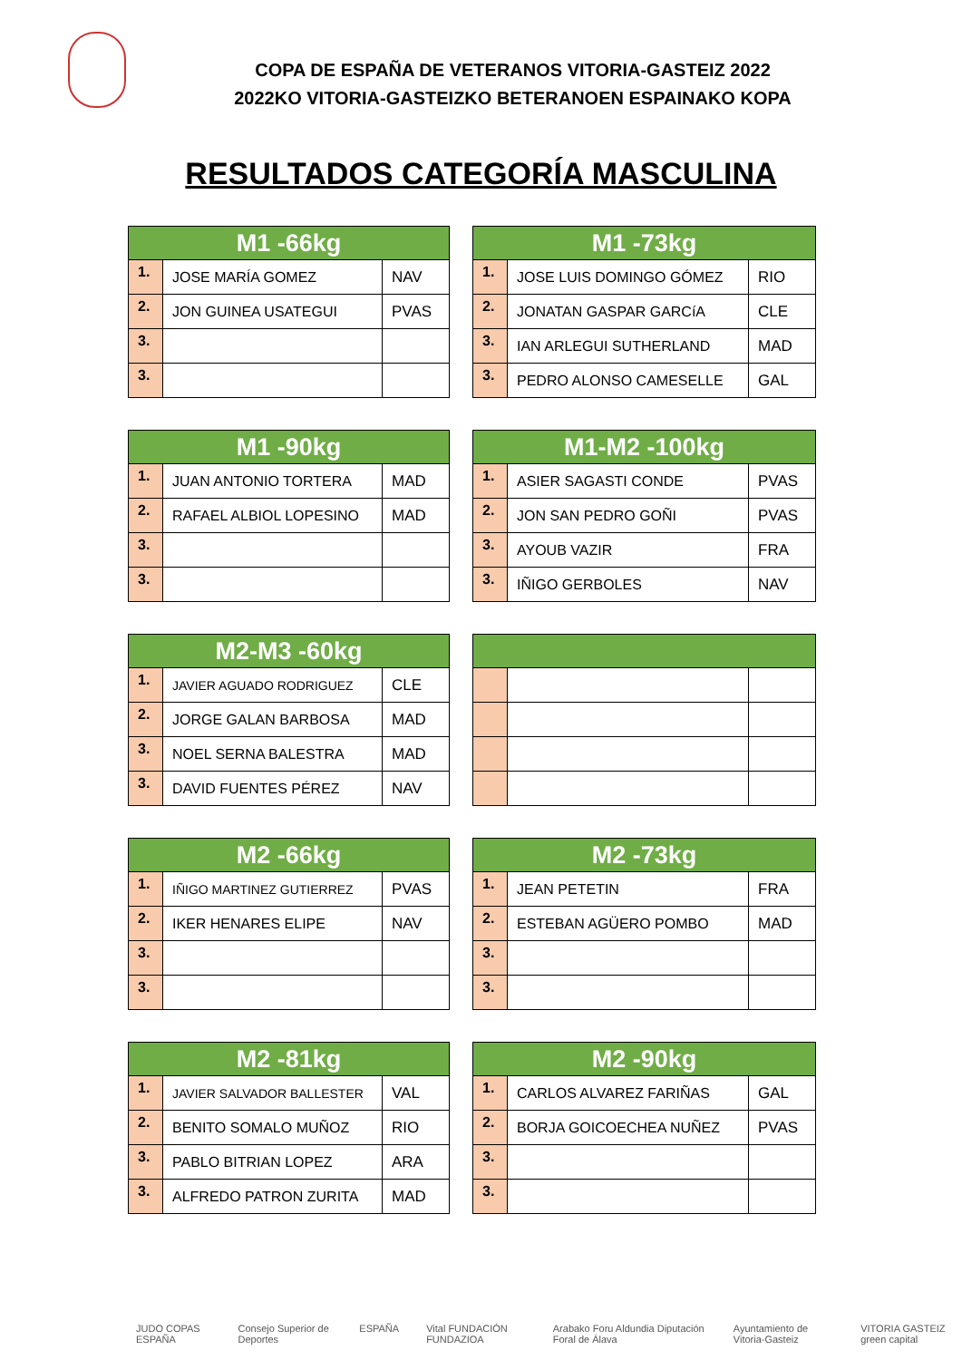COPA DE ESPAÑA DE VETERANOS VITORIA-GASTEIZ 2022
2022KO VITORIA-GASTEIZKO BETERANOEN ESPAINAKO KOPA
RESULTADOS CATEGORÍA MASCULINA
| M1 -66kg | | |
| --- | --- | --- |
| 1. | JOSE MARÍA GOMEZ | NAV |
| 2. | JON GUINEA USATEGUI | PVAS |
| 3. | | |
| 3. | | |
| M1 -73kg | | |
| --- | --- | --- |
| 1. | JOSE LUIS DOMINGO GÓMEZ | RIO |
| 2. | JONATAN GASPAR GARCíA | CLE |
| 3. | IAN ARLEGUI SUTHERLAND | MAD |
| 3. | PEDRO ALONSO CAMESELLE | GAL |
| M1 -90kg | | |
| --- | --- | --- |
| 1. | JUAN ANTONIO TORTERA | MAD |
| 2. | RAFAEL ALBIOL LOPESINO | MAD |
| 3. | | |
| 3. | | |
| M1-M2 -100kg | | |
| --- | --- | --- |
| 1. | ASIER SAGASTI CONDE | PVAS |
| 2. | JON SAN PEDRO GOÑI | PVAS |
| 3. | AYOUB VAZIR | FRA |
| 3. | IÑIGO GERBOLES | NAV |
| M2-M3 -60kg | | |
| --- | --- | --- |
| 1. | JAVIER AGUADO RODRIGUEZ | CLE |
| 2. | JORGE GALAN BARBOSA | MAD |
| 3. | NOEL SERNA BALESTRA | MAD |
| 3. | DAVID FUENTES PÉREZ | NAV |
| M2 -66kg | | |
| --- | --- | --- |
| 1. | IÑIGO MARTINEZ GUTIERREZ | PVAS |
| 2. | IKER HENARES ELIPE | NAV |
| 3. | | |
| 3. | | |
| M2 -73kg | | |
| --- | --- | --- |
| 1. | JEAN PETETIN | FRA |
| 2. | ESTEBAN AGÜERO POMBO | MAD |
| 3. | | |
| 3. | | |
| M2 -81kg | | |
| --- | --- | --- |
| 1. | JAVIER SALVADOR BALLESTER | VAL |
| 2. | BENITO SOMALO MUÑOZ | RIO |
| 3. | PABLO BITRIAN LOPEZ | ARA |
| 3. | ALFREDO PATRON ZURITA | MAD |
| M2 -90kg | | |
| --- | --- | --- |
| 1. | CARLOS ALVAREZ FARIÑAS | GAL |
| 2. | BORJA GOICOECHEA NUÑEZ | PVAS |
| 3. | | |
| 3. | | |
JUDO COPAS ESPAÑA Consejo Superior de Deportes ESPAÑA Vital FUNDACIÓN FUNDAZIOA Arabako Foru Aldundia Diputación Foral de Álava Ayuntamiento de Vitoria-Gasteiz VITORIA GASTEIZ green capital